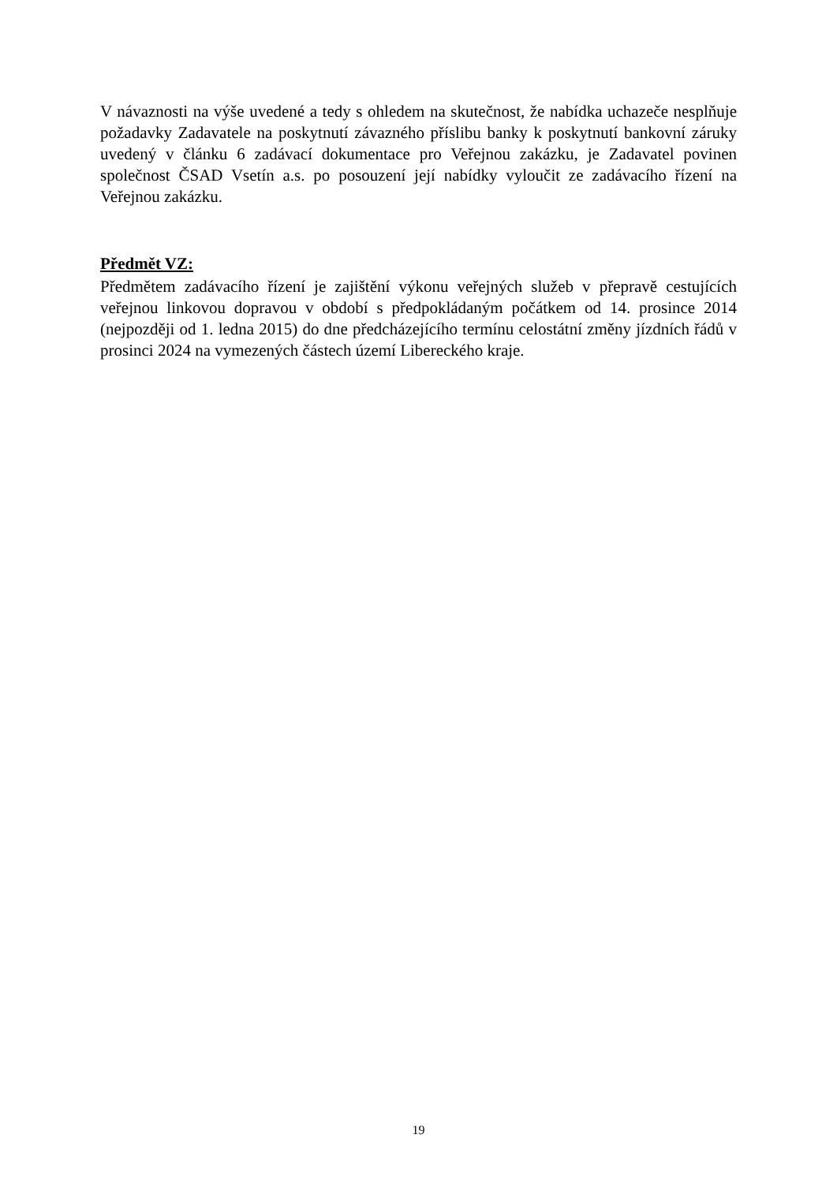V návaznosti na výše uvedené a tedy s ohledem na skutečnost, že nabídka uchazeče nesplňuje požadavky Zadavatele na poskytnutí závazného příslibu banky k poskytnutí bankovní záruky uvedený v článku 6 zadávací dokumentace pro Veřejnou zakázku, je Zadavatel povinen společnost ČSAD Vsetín a.s. po posouzení její nabídky vyloučit ze zadávacího řízení na Veřejnou zakázku.
Předmět VZ:
Předmětem zadávacího řízení je zajištění výkonu veřejných služeb v přepravě cestujících veřejnou linkovou dopravou v období s předpokládaným počátkem od 14. prosince 2014 (nejpozději od 1. ledna 2015) do dne předcházejícího termínu celostátní změny jízdních řádů v prosinci 2024 na vymezených částech území Libereckého kraje.
19